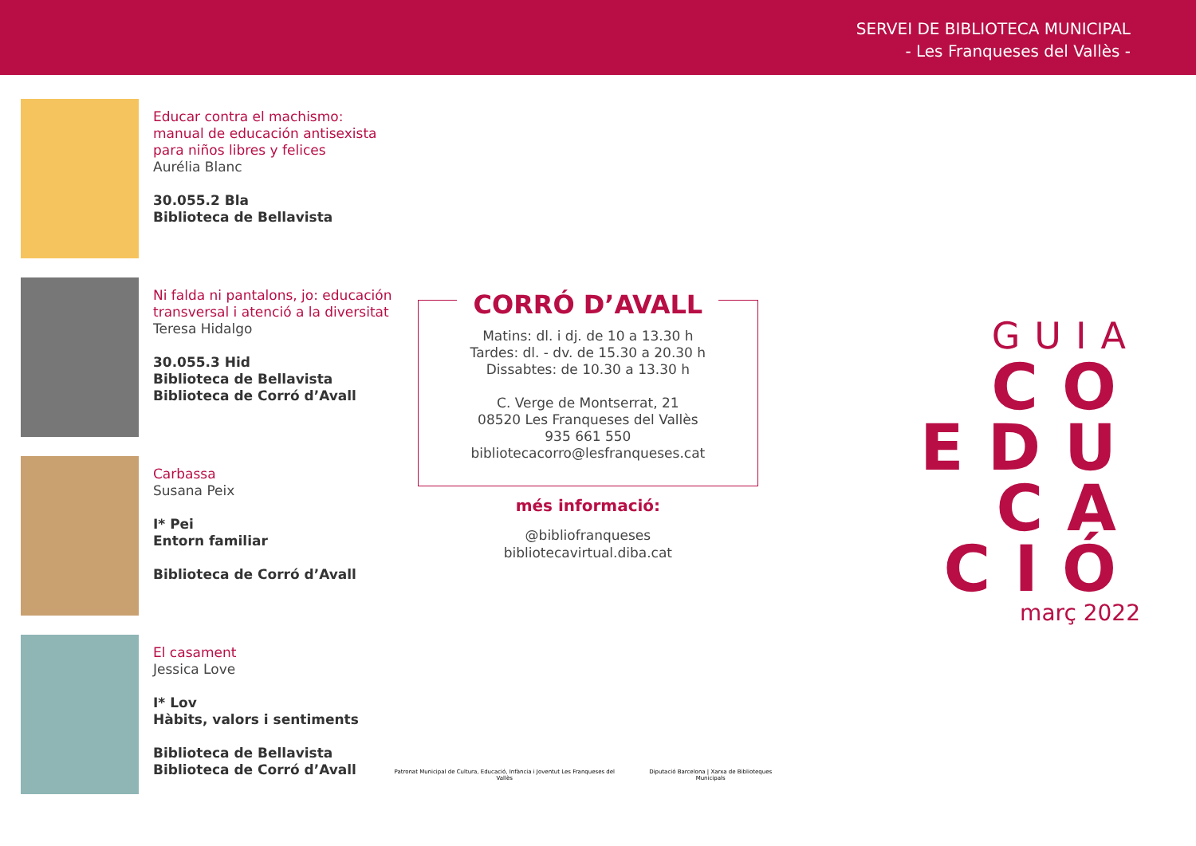SERVEI DE BIBLIOTECA MUNICIPAL
- Les Franqueses del Vallès -
Educar contra el machismo: manual de educación antisexista para niños libres y felices
Aurélia Blanc
30.055.2 Bla
Biblioteca de Bellavista
Ni falda ni pantalons, jo: educación transversal i atenció a la diversitat
Teresa Hidalgo
30.055.3 Hid
Biblioteca de Bellavista
Biblioteca de Corró d’Avall
Carbassa
Susana Peix
I* Pei
Entorn familiar
Biblioteca de Corró d’Avall
El casament
Jessica Love
I* Lov
Hàbits, valors i sentiments
Biblioteca de Bellavista
Biblioteca de Corró d’Avall
CORRÓ D’AVALL
Matins: dl. i dj. de 10 a 13.30 h
Tardes: dl. - dv. de 15.30 a 20.30 h
Dissabtes: de 10.30 a 13.30 h
C. Verge de Montserrat, 21
08520 Les Franqueses del Vallès
935 661 550
bibliotecacorro@lesfranqueses.cat
més informació:
@bibliofranqueses
bibliotecavirtual.diba.cat
Patronat Municipal de Cultura, Educació, Infància i Joventut Les Franqueses del Vallès Diputació Barcelona | Xarxa de Biblioteques Municipals
GUIA
CO
EDU
CA
CIÓ
març 2022